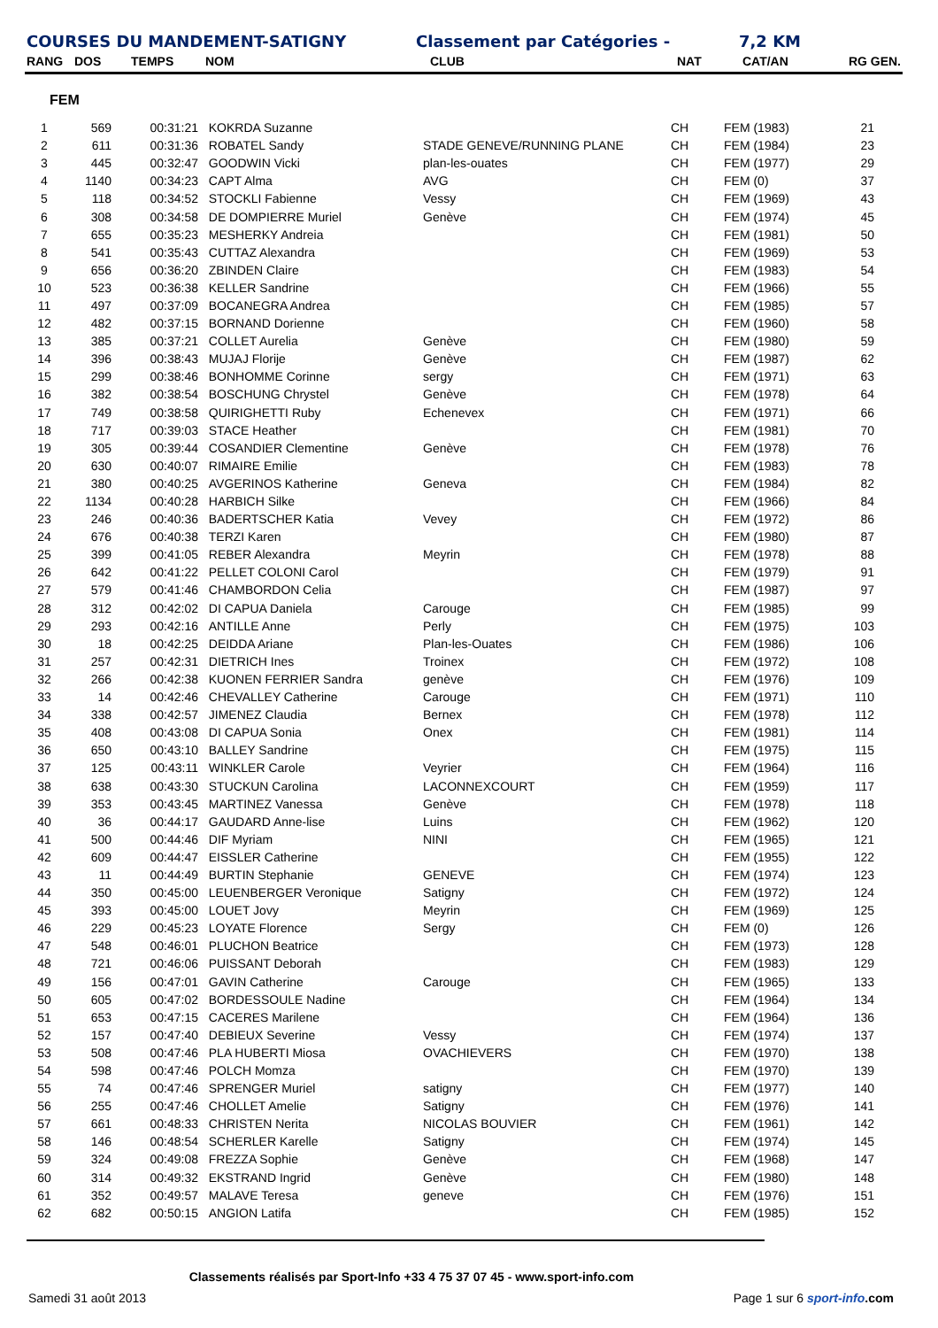COURSES DU MANDEMENT-SATIGNY Classement par Catégories - 7,2 KM
| RANG | DOS | TEMPS | NOM | CLUB | NAT | CAT/AN | RG GEN. |
| --- | --- | --- | --- | --- | --- | --- | --- |
FEM
| 1 | 569 | 00:31:21 | KOKRDA Suzanne | | CH | FEM (1983) | 21 |
| 2 | 611 | 00:31:36 | ROBATEL Sandy | STADE GENEVE/RUNNING PLANE | CH | FEM (1984) | 23 |
| 3 | 445 | 00:32:47 | GOODWIN Vicki | plan-les-ouates | CH | FEM (1977) | 29 |
| 4 | 1140 | 00:34:23 | CAPT Alma | AVG | CH | FEM (0) | 37 |
| 5 | 118 | 00:34:52 | STOCKLI Fabienne | Vessy | CH | FEM (1969) | 43 |
| 6 | 308 | 00:34:58 | DE DOMPIERRE Muriel | Genève | CH | FEM (1974) | 45 |
| 7 | 655 | 00:35:23 | MESHERKY Andreia | | CH | FEM (1981) | 50 |
| 8 | 541 | 00:35:43 | CUTTAZ Alexandra | | CH | FEM (1969) | 53 |
| 9 | 656 | 00:36:20 | ZBINDEN Claire | | CH | FEM (1983) | 54 |
| 10 | 523 | 00:36:38 | KELLER Sandrine | | CH | FEM (1966) | 55 |
| 11 | 497 | 00:37:09 | BOCANEGRA Andrea | | CH | FEM (1985) | 57 |
| 12 | 482 | 00:37:15 | BORNAND Dorienne | | CH | FEM (1960) | 58 |
| 13 | 385 | 00:37:21 | COLLET Aurelia | Genève | CH | FEM (1980) | 59 |
| 14 | 396 | 00:38:43 | MUJAJ Florije | Genève | CH | FEM (1987) | 62 |
| 15 | 299 | 00:38:46 | BONHOMME Corinne | sergy | CH | FEM (1971) | 63 |
| 16 | 382 | 00:38:54 | BOSCHUNG Chrystel | Genève | CH | FEM (1978) | 64 |
| 17 | 749 | 00:38:58 | QUIRIGHETTI Ruby | Echenevex | CH | FEM (1971) | 66 |
| 18 | 717 | 00:39:03 | STACE Heather | | CH | FEM (1981) | 70 |
| 19 | 305 | 00:39:44 | COSANDIER Clementine | Genève | CH | FEM (1978) | 76 |
| 20 | 630 | 00:40:07 | RIMAIRE Emilie | | CH | FEM (1983) | 78 |
| 21 | 380 | 00:40:25 | AVGERINOS Katherine | Geneva | CH | FEM (1984) | 82 |
| 22 | 1134 | 00:40:28 | HARBICH Silke | | CH | FEM (1966) | 84 |
| 23 | 246 | 00:40:36 | BADERTSCHER Katia | Vevey | CH | FEM (1972) | 86 |
| 24 | 676 | 00:40:38 | TERZI Karen | | CH | FEM (1980) | 87 |
| 25 | 399 | 00:41:05 | REBER Alexandra | Meyrin | CH | FEM (1978) | 88 |
| 26 | 642 | 00:41:22 | PELLET COLONI Carol | | CH | FEM (1979) | 91 |
| 27 | 579 | 00:41:46 | CHAMBORDON Celia | | CH | FEM (1987) | 97 |
| 28 | 312 | 00:42:02 | DI CAPUA Daniela | Carouge | CH | FEM (1985) | 99 |
| 29 | 293 | 00:42:16 | ANTILLE Anne | Perly | CH | FEM (1975) | 103 |
| 30 | 18 | 00:42:25 | DEIDDA Ariane | Plan-les-Ouates | CH | FEM (1986) | 106 |
| 31 | 257 | 00:42:31 | DIETRICH Ines | Troinex | CH | FEM (1972) | 108 |
| 32 | 266 | 00:42:38 | KUONEN FERRIER Sandra | genève | CH | FEM (1976) | 109 |
| 33 | 14 | 00:42:46 | CHEVALLEY Catherine | Carouge | CH | FEM (1971) | 110 |
| 34 | 338 | 00:42:57 | JIMENEZ Claudia | Bernex | CH | FEM (1978) | 112 |
| 35 | 408 | 00:43:08 | DI CAPUA Sonia | Onex | CH | FEM (1981) | 114 |
| 36 | 650 | 00:43:10 | BALLEY Sandrine | | CH | FEM (1975) | 115 |
| 37 | 125 | 00:43:11 | WINKLER Carole | Veyrier | CH | FEM (1964) | 116 |
| 38 | 638 | 00:43:30 | STUCKUN Carolina | LACONNEXCOURT | CH | FEM (1959) | 117 |
| 39 | 353 | 00:43:45 | MARTINEZ Vanessa | Genève | CH | FEM (1978) | 118 |
| 40 | 36 | 00:44:17 | GAUDARD Anne-lise | Luins | CH | FEM (1962) | 120 |
| 41 | 500 | 00:44:46 | DIF Myriam | NINI | CH | FEM (1965) | 121 |
| 42 | 609 | 00:44:47 | EISSLER Catherine | | CH | FEM (1955) | 122 |
| 43 | 11 | 00:44:49 | BURTIN Stephanie | GENEVE | CH | FEM (1974) | 123 |
| 44 | 350 | 00:45:00 | LEUENBERGER Veronique | Satigny | CH | FEM (1972) | 124 |
| 45 | 393 | 00:45:00 | LOUET Jovy | Meyrin | CH | FEM (1969) | 125 |
| 46 | 229 | 00:45:23 | LOYATE Florence | Sergy | CH | FEM (0) | 126 |
| 47 | 548 | 00:46:01 | PLUCHON Beatrice | | CH | FEM (1973) | 128 |
| 48 | 721 | 00:46:06 | PUISSANT Deborah | | CH | FEM (1983) | 129 |
| 49 | 156 | 00:47:01 | GAVIN Catherine | Carouge | CH | FEM (1965) | 133 |
| 50 | 605 | 00:47:02 | BORDESSOULE Nadine | | CH | FEM (1964) | 134 |
| 51 | 653 | 00:47:15 | CACERES Marilene | | CH | FEM (1964) | 136 |
| 52 | 157 | 00:47:40 | DEBIEUX Severine | Vessy | CH | FEM (1974) | 137 |
| 53 | 508 | 00:47:46 | PLA HUBERTI Miosa | OVACHIEVERS | CH | FEM (1970) | 138 |
| 54 | 598 | 00:47:46 | POLCH Momza | | CH | FEM (1970) | 139 |
| 55 | 74 | 00:47:46 | SPRENGER Muriel | satigny | CH | FEM (1977) | 140 |
| 56 | 255 | 00:47:46 | CHOLLET Amelie | Satigny | CH | FEM (1976) | 141 |
| 57 | 661 | 00:48:33 | CHRISTEN Nerita | NICOLAS BOUVIER | CH | FEM (1961) | 142 |
| 58 | 146 | 00:48:54 | SCHERLER Karelle | Satigny | CH | FEM (1974) | 145 |
| 59 | 324 | 00:49:08 | FREZZA Sophie | Genève | CH | FEM (1968) | 147 |
| 60 | 314 | 00:49:32 | EKSTRAND Ingrid | Genève | CH | FEM (1980) | 148 |
| 61 | 352 | 00:49:57 | MALAVE Teresa | geneve | CH | FEM (1976) | 151 |
| 62 | 682 | 00:50:15 | ANGION Latifa | | CH | FEM (1985) | 152 |
Classements réalisés par Sport-Info +33 4 75 37 07 45 - www.sport-info.com
Samedi 31 août 2013 Page 1 sur 6 sport-info.com